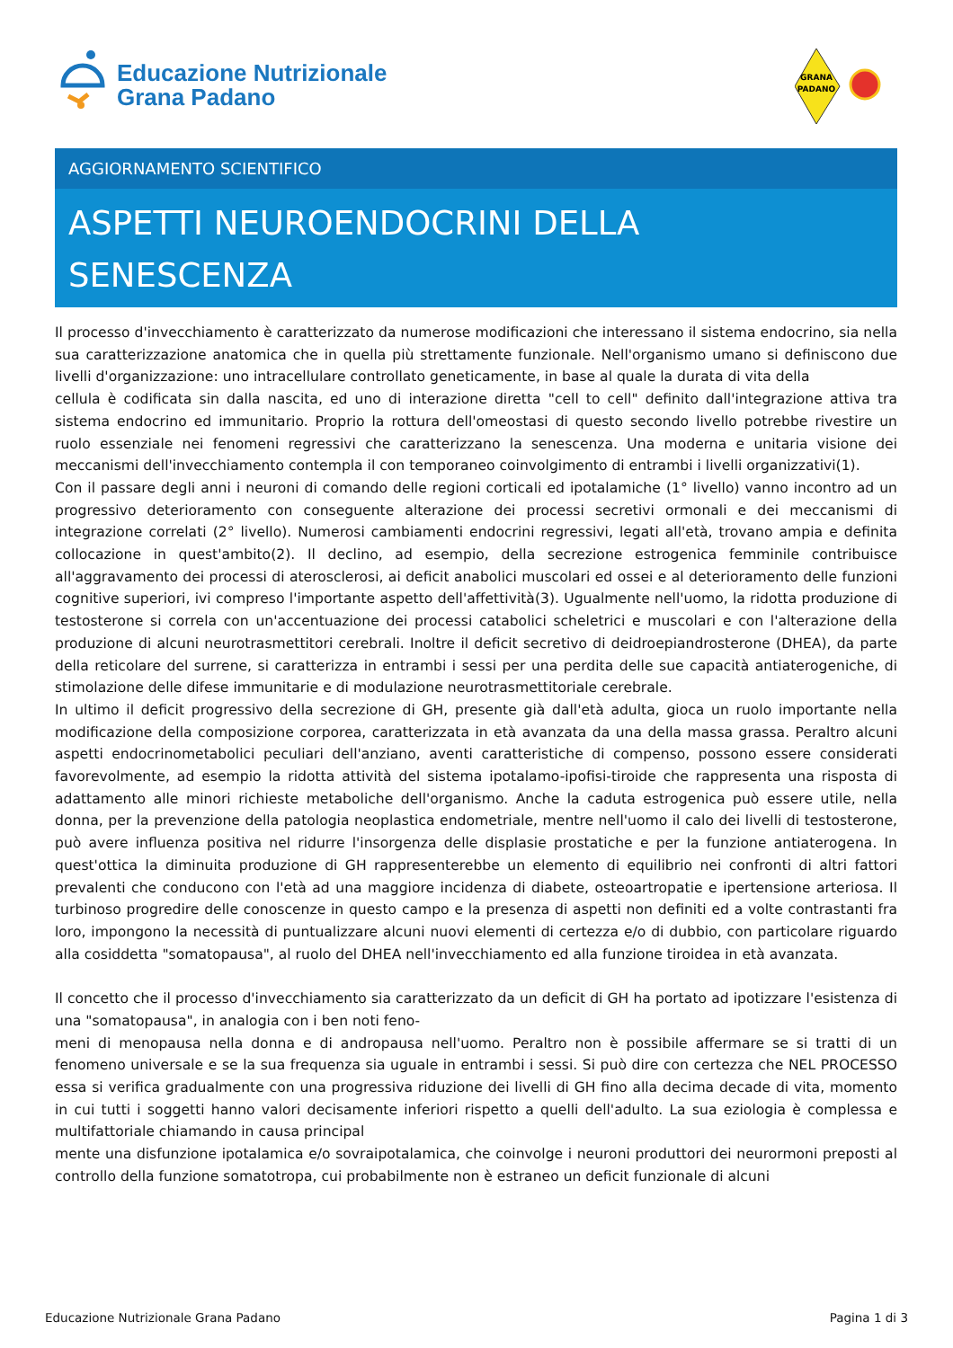Educazione Nutrizionale
Grana Padano
GRANA
PADANO
AGGIORNAMENTO SCIENTIFICO
ASPETTI NEUROENDOCRINI DELLA
SENESCENZA
Il processo d'invecchiamento è caratterizzato da numerose modificazioni che interessano il sistema endocrino, sia nella sua caratterizzazione anatomica che in quella più strettamente funzionale. Nell'organismo umano si definiscono due livelli d'organizzazione: uno intracellulare controllato geneticamente, in base al quale la durata di vita della
cellula è codificata sin dalla nascita, ed uno di interazione diretta "cell to cell" definito dall'integrazione attiva tra sistema endocrino ed immunitario. Proprio la rottura dell'omeostasi di questo secondo livello potrebbe rivestire un ruolo essenziale nei fenomeni regressivi che caratterizzano la senescenza. Una moderna e unitaria visione dei meccanismi dell'invecchiamento contempla il con temporaneo coinvolgimento di entrambi i livelli organizzativi(1).
Con il passare degli anni i neuroni di comando delle regioni corticali ed ipotalamiche (1° livello) vanno incontro ad un progressivo deterioramento con conseguente alterazione dei processi secretivi ormonali e dei meccanismi di integrazione correlati (2° livello). Numerosi cambiamenti endocrini regressivi, legati all'età, trovano ampia e definita collocazione in quest'ambito(2). Il declino, ad esempio, della secrezione estrogenica femminile contribuisce all'aggravamento dei processi di aterosclerosi, ai deficit anabolici muscolari ed ossei e al deterioramento delle funzioni cognitive superiori, ivi compreso l'importante aspetto dell'affettività(3). Ugualmente nell'uomo, la ridotta produzione di testosterone si correla con un'accentuazione dei processi catabolici scheletrici e muscolari e con l'alterazione della produzione di alcuni neurotrasmettitori cerebrali. Inoltre il deficit secretivo di deidroepiandrosterone (DHEA), da parte della reticolare del surrene, si caratterizza in entrambi i sessi per una perdita delle sue capacità antiaterogeniche, di stimolazione delle difese immunitarie e di modulazione neurotrasmettitoriale cerebrale.
In ultimo il deficit progressivo della secrezione di GH, presente già dall'età adulta, gioca un ruolo importante nella modificazione della composizione corporea, caratterizzata in età avanzata da una della massa grassa. Peraltro alcuni aspetti endocrinometabolici peculiari dell'anziano, aventi caratteristiche di compenso, possono essere considerati favorevolmente, ad esempio la ridotta attività del sistema ipotalamo-ipofisi-tiroide che rappresenta una risposta di adattamento alle minori richieste metaboliche dell'organismo. Anche la caduta estrogenica può essere utile, nella donna, per la prevenzione della patologia neoplastica endometriale, mentre nell'uomo il calo dei livelli di testosterone, può avere influenza positiva nel ridurre l'insorgenza delle displasie prostatiche e per la funzione antiaterogena. In quest'ottica la diminuita produzione di GH rappresenterebbe un elemento di equilibrio nei confronti di altri fattori prevalenti che conducono con l'età ad una maggiore incidenza di diabete, osteoartropatie e ipertensione arteriosa. Il turbinoso progredire delle conoscenze in questo campo e la presenza di aspetti non definiti ed a volte contrastanti fra loro, impongono la necessità di puntualizzare alcuni nuovi elementi di certezza e/o di dubbio, con particolare riguardo alla cosiddetta "somatopausa", al ruolo del DHEA nell'invecchiamento ed alla funzione tiroidea in età avanzata.
Il concetto che il processo d'invecchiamento sia caratterizzato da un deficit di GH ha portato ad ipotizzare l'esistenza di una "somatopausa", in analogia con i ben noti feno-
meni di menopausa nella donna e di andropausa nell'uomo. Peraltro non è possibile affermare se si tratti di un fenomeno universale e se la sua frequenza sia uguale in entrambi i sessi. Si può dire con certezza che NEL PROCESSO essa si verifica gradualmente con una progressiva riduzione dei livelli di GH fino alla decima decade di vita, momento in cui tutti i soggetti hanno valori decisamente inferiori rispetto a quelli dell'adulto. La sua eziologia è complessa e multifattoriale chiamando in causa principal
mente una disfunzione ipotalamica e/o sovraipotalamica, che coinvolge i neuroni produttori dei neurormoni preposti al controllo della funzione somatotropa, cui probabilmente non è estraneo un deficit funzionale di alcuni
Educazione Nutrizionale Grana Padano Pagina 1 di 3